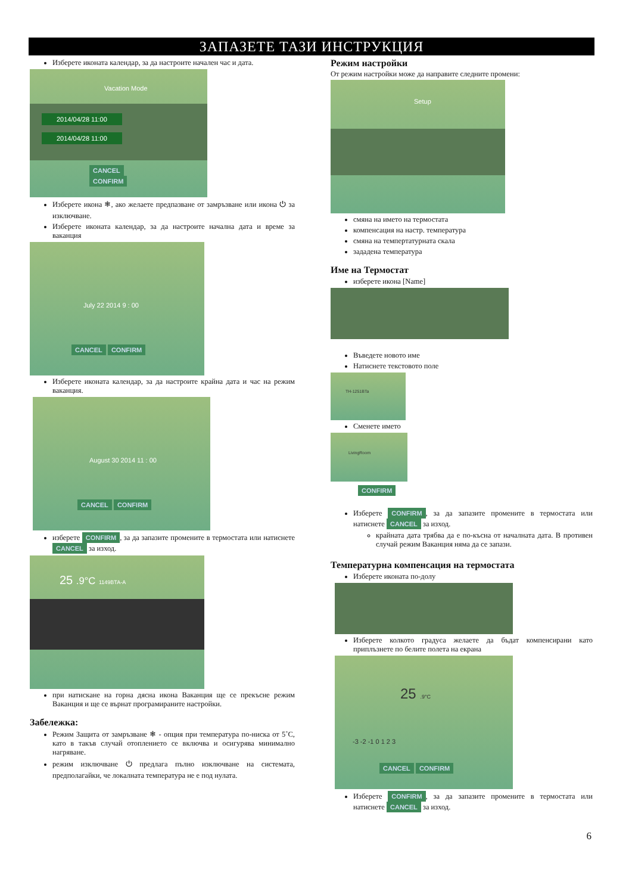ЗАПАЗЕТЕ ТАЗИ ИНСТРУКЦИЯ
Изберете иконата календар, за да настроите начален час и дата.
Vacation Mode
2014/04/28 11:00
2014/04/28 11:00
CANCEL CONFIRM
Изберете икона ❄, ако желаете предпазване от замръзване или икона ⏻ за изключване.
Изберете иконата календар, за да настроите начална дата и време за ваканция
July 22 2014 9 : 00
CANCEL CONFIRM
Изберете иконата календар, за да настроите крайна дата и час на режим ваканция.
August 30 2014 11 : 00
CANCEL CONFIRM
изберете CONFIRM, за да запазите промените в термостата или натиснете CANCEL за изход.
25 .9°C 1149BTA-A
при натискане на горна дясна икона Ваканция ще се прекъсне режим Ваканция и ще се върнат програмираните настройки.
Забележка:
Режим Защита от замръзване ❄ - опция при температура по-ниска от 5˚C, като в такъв случай отоплението се включва и осигурява минимално нагряване.
режим изключване ⏻ предлага пълно изключване на системата, предполагайки, че локалната температура не е под нулата.
Режим настройки
От режим настройки може да направите следните промени:
Setup
смяна на името на термостата
компенсация на настр. температура
смяна на темпертатурната скала
зададена температура
Име на Термостат
изберете икона [Name]
Въведете новото име
Натиснете текстовото поле
TH-1251BTa
Сменете името
LivingRoom
CONFIRM
Изберете CONFIRM, за да запазите промените в термостата или натиснете CANCEL за изход.
крайната дата трябва да е по-късна от началната дата. В противен случай режим Ваканция няма да се запази.
Температурна компенсация на термостата
Изберете иконата по-долу
Изберете колкото градуса желаете да бъдат компенсирани като приплъзнете по белите полета на екрана
25 .9°C
-3 -2 -1 0 1 2 3
CANCEL CONFIRM
Изберете CONFIRM, за да запазите промените в термостата или натиснете CANCEL за изход.
6